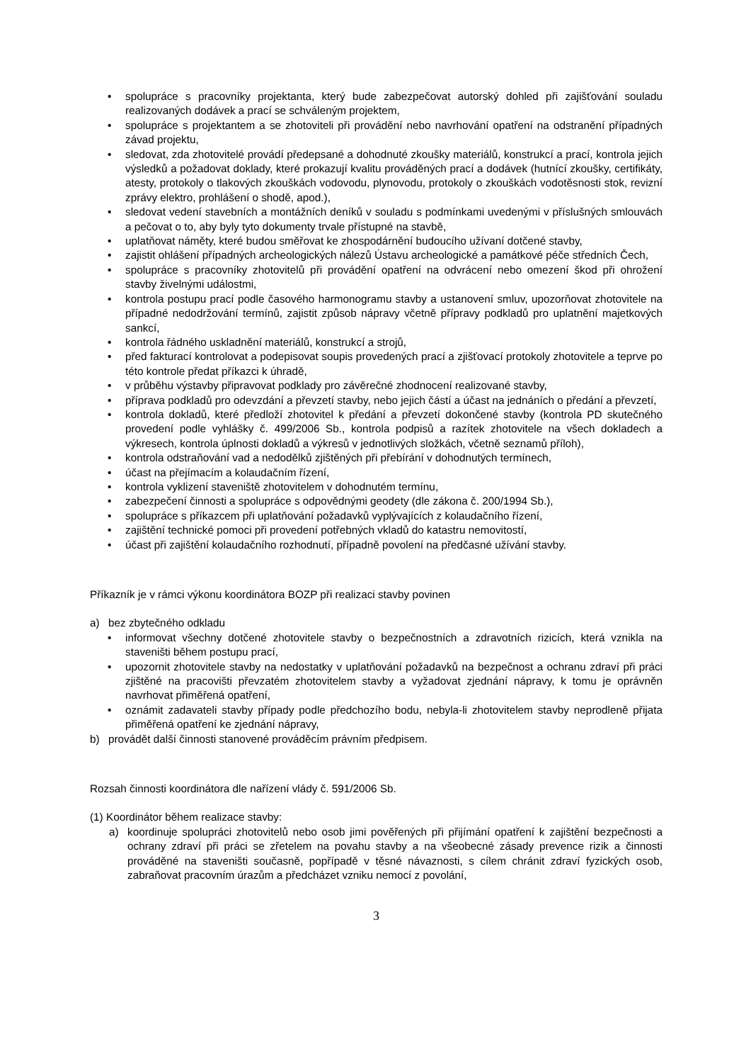• spolupráce s pracovníky projektanta, který bude zabezpečovat autorský dohled při zajišťování souladu realizovaných dodávek a prací se schváleným projektem,
• spolupráce s projektantem a se zhotoviteli při provádění nebo navrhování opatření na odstranění případných závad projektu,
• sledovat, zda zhotovitelé provádí předepsané a dohodnuté zkoušky materiálů, konstrukcí a prací, kontrola jejich výsledků a požadovat doklady, které prokazují kvalitu prováděných prací a dodávek (hutnící zkoušky, certifikáty, atesty, protokoly o tlakových zkouškách vodovodu, plynovodu, protokoly o zkouškách vodotěsnosti stok, revizní zprávy elektro, prohlášení o shodě, apod.),
• sledovat vedení stavebních a montážních deníků v souladu s podmínkami uvedenými v příslušných smlouvách a pečovat o to, aby byly tyto dokumenty trvale přístupné na stavbě,
• uplatňovat náměty, které budou směřovat ke zhospodárnění budoucího užívaní dotčené stavby,
• zajistit ohlášení případných archeologických nálezů Ústavu archeologické a památkové péče středních Čech,
• spolupráce s pracovníky zhotovitelů při provádění opatření na odvrácení nebo omezení škod při ohrožení stavby živelnými událostmi,
• kontrola postupu prací podle časového harmonogramu stavby a ustanovení smluv, upozorňovat zhotovitele na případné nedodržování termínů, zajistit způsob nápravy včetně přípravy podkladů pro uplatnění majetkových sankcí,
• kontrola řádného uskladnění materiálů, konstrukcí a strojů,
• před fakturací kontrolovat a podepisovat soupis provedených prací a zjišťovací protokoly zhotovitele a teprve po této kontrole předat příkazci k úhradě,
• v průběhu výstavby připravovat podklady pro závěrečné zhodnocení realizované stavby,
• příprava podkladů pro odevzdání a převzetí stavby, nebo jejich částí a účast na jednáních o předání a převzetí,
• kontrola dokladů, které předloží zhotovitel k předání a převzetí dokončené stavby (kontrola PD skutečného provedení podle vyhlášky č. 499/2006 Sb., kontrola podpisů a razítek zhotovitele na všech dokladech a výkresech, kontrola úplnosti dokladů a výkresů v jednotlivých složkách, včetně seznamů příloh),
• kontrola odstraňování vad a nedodělků zjištěných při přebírání v dohodnutých termínech,
• účast na přejímacím a kolaudačním řízení,
• kontrola vyklizení staveniště zhotovitelem v dohodnutém termínu,
• zabezpečení činnosti a spolupráce s odpovědnými geodety (dle zákona č. 200/1994 Sb.),
• spolupráce s příkazcem při uplatňování požadavků vyplývajících z kolaudačního řízení,
• zajištění technické pomoci při provedení potřebných vkladů do katastru nemovitostí,
• účast při zajištění kolaudačního rozhodnutí, případně povolení na předčasné užívání stavby.
Příkazník je v rámci výkonu koordinátora BOZP při realizaci stavby povinen
a) bez zbytečného odkladu
• informovat všechny dotčené zhotovitele stavby o bezpečnostních a zdravotních rizicích, která vznikla na staveništi během postupu prací,
• upozornit zhotovitele stavby na nedostatky v uplatňování požadavků na bezpečnost a ochranu zdraví při práci zjištěné na pracovišti převzatém zhotovitelem stavby a vyžadovat zjednání nápravy, k tomu je oprávněn navrhovat přiměřená opatření,
• oznámit zadavateli stavby případy podle předchozího bodu, nebyla-li zhotovitelem stavby neprodleně přijata přiměřená opatření ke zjednání nápravy,
b) provádět další činnosti stanovené prováděcím právním předpisem.
Rozsah činnosti koordinátora dle nařízení vlády č. 591/2006 Sb.
(1) Koordinátor během realizace stavby:
a) koordinuje spolupráci zhotovitelů nebo osob jimi pověřených při přijímání opatření k zajištění bezpečnosti a ochrany zdraví při práci se zřetelem na povahu stavby a na všeobecné zásady prevence rizik a činnosti prováděné na staveništi současně, popřípadě v těsné návaznosti, s cílem chránit zdraví fyzických osob, zabraňovat pracovním úrazům a předcházet vzniku nemocí z povolání,
3